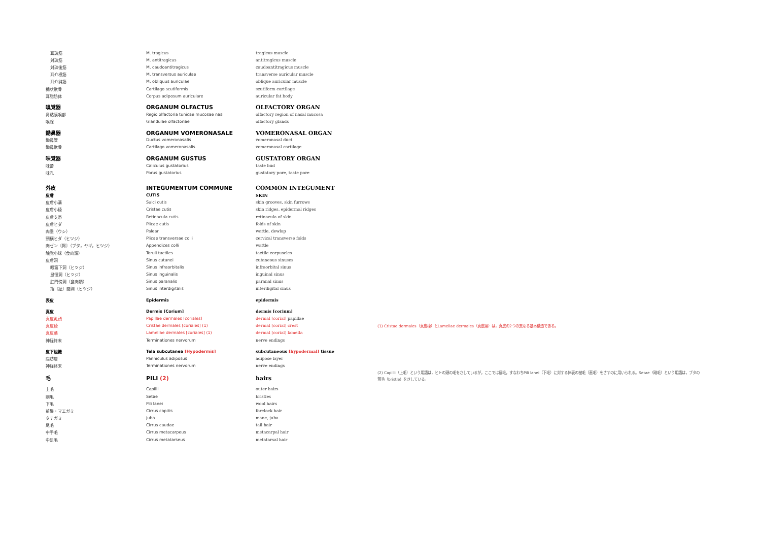| 耳珠筋 | M. tragicus | tragicus muscle | |
| 対珠筋 | M. antitragicus | antitragicus muscle | |
| 対珠後筋 | M. caudoantitragicus | caudoantitragicus muscle | |
| 耳介横筋 | M. transversus auriculae | transverse auricular muscle | |
| 耳介斜筋 | M. obliquus auriculae | oblique auricular muscle | |
| 楯状軟骨 | Cartilago scutiformis | scutiform cartilage | |
| 耳脂肪体 | Corpus adiposum auriculare | auricular fat body | |
| 嗅覚器 | ORGANUM OLFACTUS | OLFACTORY ORGAN | |
| 鼻粘膜嗅部 | Regio olfactoria tunicae mucosae nasi | olfactory region of nasal mucosa | |
| 嗅腺 | Glandulae olfactoriae | olfactory glands | |
| 鋤鼻器 | ORGANUM VOMERONASALE | VOMERONASAL ORGAN | |
| 鋤鼻管 | Ductus vomeronasalis | vomeronasal duct | |
| 鋤鼻軟骨 | Cartilago vomeronasalis | vomeronasal cartilage | |
| 味覚器 | ORGANUM GUSTUS | GUSTATORY ORGAN | |
| 味蕾 | Caliculus gustatorius | taste bud | |
| 味孔 | Porus gustatorius | gustatory pore, taste pore | |
| 外皮 | INTEGUMENTUM COMMUNE | COMMON INTEGUMENT | |
| 皮膚 | CUTIS | SKIN | |
| 皮膚小溝 | Sulci cutis | skin grooves, skin furrows | |
| 皮膚小稜 | Cristae cutis | skin ridges, epidermal ridges | |
| 皮膚支帯 | Retinacula cutis | retinacula of skin | |
| 皮膚ヒダ | Plicae cutis | folds of skin | |
| 肉垂（ウシ） | Palear | wattle, dewlap | |
| 頸横ヒダ（ヒツジ） | Plicae transversae colli | cervical transverse folds | |
| 肉ゼン〔髯〕（ブタ，ヤギ，ヒツジ） | Appendices colli | wattle | |
| 触覚小球（食肉類） | Toruli tactiles | tactile corpuscles | |
| 皮膚洞 | Sinus cutanei | cutaneous sinuses | |
| 眼窩下洞（ヒツジ） | Sinus infraorbitalis | infraorbital sinus | |
| 鼠径洞（ヒツジ） | Sinus inguinalis | inguinal sinus | |
| 肛門傍洞（食肉類） | Sinus paranalis | paranal sinus | |
| 指〔趾〕間洞（ヒツジ） | Sinus interdigitalis | interdigital sinus | |
| 表皮 | Epidermis | epidermis | |
| 真皮 | Dermis [Corium] | dermis [corium] | |
| 真皮乳頭 | Papillae dermales [coriales] | dermal [corial] papillae | |
| 真皮稜 | Cristae dermales [coriales] (1) | dermal [corial] crest | (1) Cristae dermales（真皮稜）とLamellae dermales（真皮葉）は，真皮の2つの異なる基本構造である。 |
| 真皮葉 | Lamellae dermales [coriales] (1) | dermal [corial] lamella | |
| 神経終末 | Terminationes nervorum | nerve endings | |
| 皮下組織 | Tela subcutanea [Hypodermis] | subcutaneous [hypodermal] tissue | |
| 脂肪層 | Panniculus adiposus | adipose layer | |
| 神経終末 | Terminationes nervorum | nerve endings | |
| 毛 | PILI (2) | hairs | (2) Capilli（上毛）という用語は，ヒトの頭の毛をさしているが，ここでは緬毛，すなわちPili lanei（下毛）に対する体表の被毛（直毛）をさすのに用いられる。Setae（剛毛）という用語は，ブタの荒毛（bristle）をさしている。 |
| 上毛 | Capilli | outer hairs | |
| 剛毛 | Setae | bristles | |
| 下毛 | Pili lanei | wool hairs | |
| 前髪・マエガミ | Cirrus capitis | forelock hair | |
| タテガミ | Juba | mane, juba | |
| 尾毛 | Cirrus caudae | tail hair | |
| 中手毛 | Cirrus metacarpeus | metacarpal hair | |
| 中足毛 | Cirrus metatarseus | metatarsal hair | |